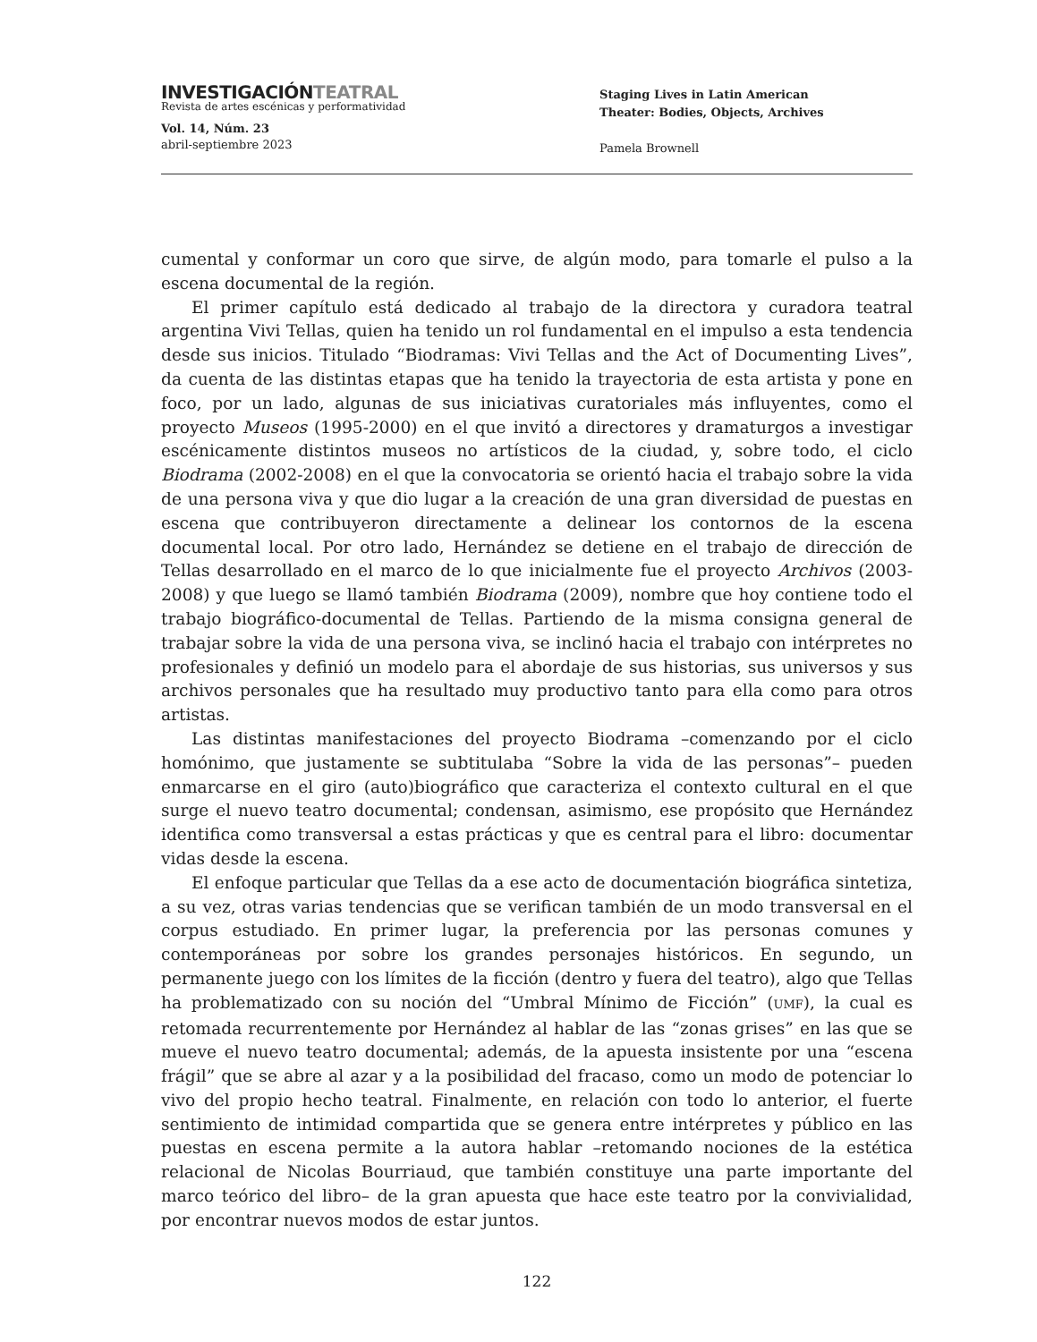INVESTIGACIÓNTEATRAL
Revista de artes escénicas y performatividad
Vol. 14, Núm. 23
abril-septiembre 2023
Staging Lives in Latin American
Theater: Bodies, Objects, Archives
Pamela Brownell
cumental y conformar un coro que sirve, de algún modo, para tomarle el pulso a la escena documental de la región.
El primer capítulo está dedicado al trabajo de la directora y curadora teatral argentina Vivi Tellas, quien ha tenido un rol fundamental en el impulso a esta tendencia desde sus inicios. Titulado “Biodramas: Vivi Tellas and the Act of Documenting Lives”, da cuenta de las distintas etapas que ha tenido la trayectoria de esta artista y pone en foco, por un lado, algunas de sus iniciativas curatoriales más influyentes, como el proyecto Museos (1995-2000) en el que invitó a directores y dramaturgos a investigar escénicamente distintos museos no artísticos de la ciudad, y, sobre todo, el ciclo Biodrama (2002-2008) en el que la convocatoria se orientó hacia el trabajo sobre la vida de una persona viva y que dio lugar a la creación de una gran diversidad de puestas en escena que contribuyeron directamente a delinear los contornos de la escena documental local. Por otro lado, Hernández se detiene en el trabajo de dirección de Tellas desarrollado en el marco de lo que inicialmente fue el proyecto Archivos (2003-2008) y que luego se llamó también Biodrama (2009), nombre que hoy contiene todo el trabajo biográfico-documental de Tellas. Partiendo de la misma consigna general de trabajar sobre la vida de una persona viva, se inclinó hacia el trabajo con intérpretes no profesionales y definió un modelo para el abordaje de sus historias, sus universos y sus archivos personales que ha resultado muy productivo tanto para ella como para otros artistas.
Las distintas manifestaciones del proyecto Biodrama –comenzando por el ciclo homónimo, que justamente se subtitulaba “Sobre la vida de las personas”– pueden enmarcarse en el giro (auto)biográfico que caracteriza el contexto cultural en el que surge el nuevo teatro documental; condensan, asimismo, ese propósito que Hernández identifica como transversal a estas prácticas y que es central para el libro: documentar vidas desde la escena.
El enfoque particular que Tellas da a ese acto de documentación biográfica sintetiza, a su vez, otras varias tendencias que se verifican también de un modo transversal en el corpus estudiado. En primer lugar, la preferencia por las personas comunes y contemporáneas por sobre los grandes personajes históricos. En segundo, un permanente juego con los límites de la ficción (dentro y fuera del teatro), algo que Tellas ha problematizado con su noción del “Umbral Mínimo de Ficción” (UMF), la cual es retomada recurrentemente por Hernández al hablar de las “zonas grises” en las que se mueve el nuevo teatro documental; además, de la apuesta insistente por una “escena frágil” que se abre al azar y a la posibilidad del fracaso, como un modo de potenciar lo vivo del propio hecho teatral. Finalmente, en relación con todo lo anterior, el fuerte sentimiento de intimidad compartida que se genera entre intérpretes y público en las puestas en escena permite a la autora hablar –retomando nociones de la estética relacional de Nicolas Bourriaud, que también constituye una parte importante del marco teórico del libro– de la gran apuesta que hace este teatro por la convivialidad, por encontrar nuevos modos de estar juntos.
122